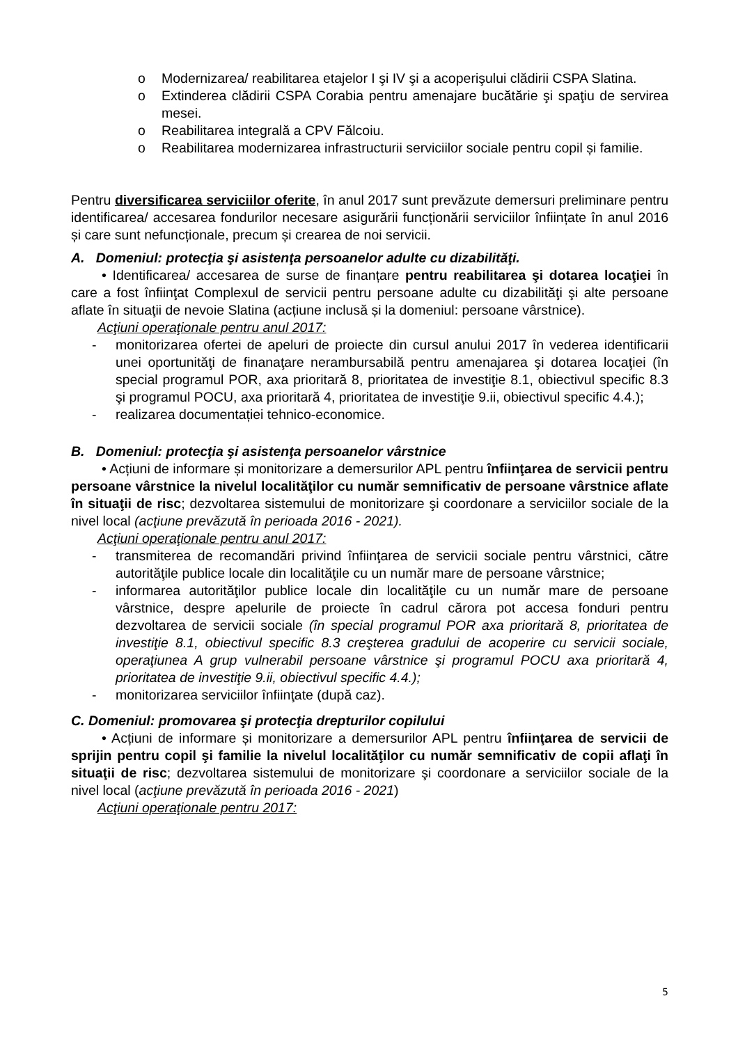o Modernizarea/ reabilitarea etajelor I şi IV şi a acoperişului clădirii CSPA Slatina.
o Extinderea clădirii CSPA Corabia pentru amenajare bucătărie şi spaţiu de servirea mesei.
o Reabilitarea integrală a CPV Fălcoiu.
o Reabilitarea modernizarea infrastructurii serviciilor sociale pentru copil și familie.
Pentru diversificarea serviciilor oferite, în anul 2017 sunt prevăzute demersuri preliminare pentru identificarea/ accesarea fondurilor necesare asigurării funcționării serviciilor înființate în anul 2016 și care sunt nefuncționale, precum și crearea de noi servicii.
A. Domeniul: protecţia şi asistenţa persoanelor adulte cu dizabilităţi.
• Identificarea/ accesarea de surse de finanțare pentru reabilitarea şi dotarea locaţiei în care a fost înfiinţat Complexul de servicii pentru persoane adulte cu dizabilităţi şi alte persoane aflate în situaţii de nevoie Slatina (acțiune inclusă și la domeniul: persoane vârstnice).
Acţiuni operaţionale pentru anul 2017:
- monitorizarea ofertei de apeluri de proiecte din cursul anului 2017 în vederea identificarii unei oportunităţi de finanaţare nerambursabilă pentru amenajarea şi dotarea locaţiei (în special programul POR, axa prioritară 8, prioritatea de investiţie 8.1, obiectivul specific 8.3 şi programul POCU, axa prioritară 4, prioritatea de investiţie 9.ii, obiectivul specific 4.4.);
- realizarea documentației tehnico-economice.
B. Domeniul: protecţia şi asistenţa persoanelor vârstnice
• Acțiuni de informare și monitorizare a demersurilor APL pentru înfiinţarea de servicii pentru persoane vârstnice la nivelul localităţilor cu număr semnificativ de persoane vârstnice aflate în situaţii de risc; dezvoltarea sistemului de monitorizare şi coordonare a serviciilor sociale de la nivel local (acţiune prevăzută în perioada 2016 - 2021).
Acţiuni operaţionale pentru anul 2017:
- transmiterea de recomandări privind înfiinţarea de servicii sociale pentru vârstnici, către autorităţile publice locale din localităţile cu un număr mare de persoane vârstnice;
- informarea autorităţilor publice locale din localităţile cu un număr mare de persoane vârstnice, despre apelurile de proiecte în cadrul cărora pot accesa fonduri pentru dezvoltarea de servicii sociale (în special programul POR axa prioritară 8, prioritatea de investiţie 8.1, obiectivul specific 8.3 creşterea gradului de acoperire cu servicii sociale, operaţiunea A grup vulnerabil persoane vârstnice şi programul POCU axa prioritară 4, prioritatea de investiţie 9.ii, obiectivul specific 4.4.);
- monitorizarea serviciilor înfiinţate (după caz).
C. Domeniul: promovarea şi protecţia drepturilor copilului
• Acțiuni de informare și monitorizare a demersurilor APL pentru înfiinţarea de servicii de sprijin pentru copil şi familie la nivelul localităţilor cu număr semnificativ de copii aflaţi în situaţii de risc; dezvoltarea sistemului de monitorizare şi coordonare a serviciilor sociale de la nivel local (acţiune prevăzută în perioada 2016 - 2021)
Acţiuni operaţionale pentru 2017:
5